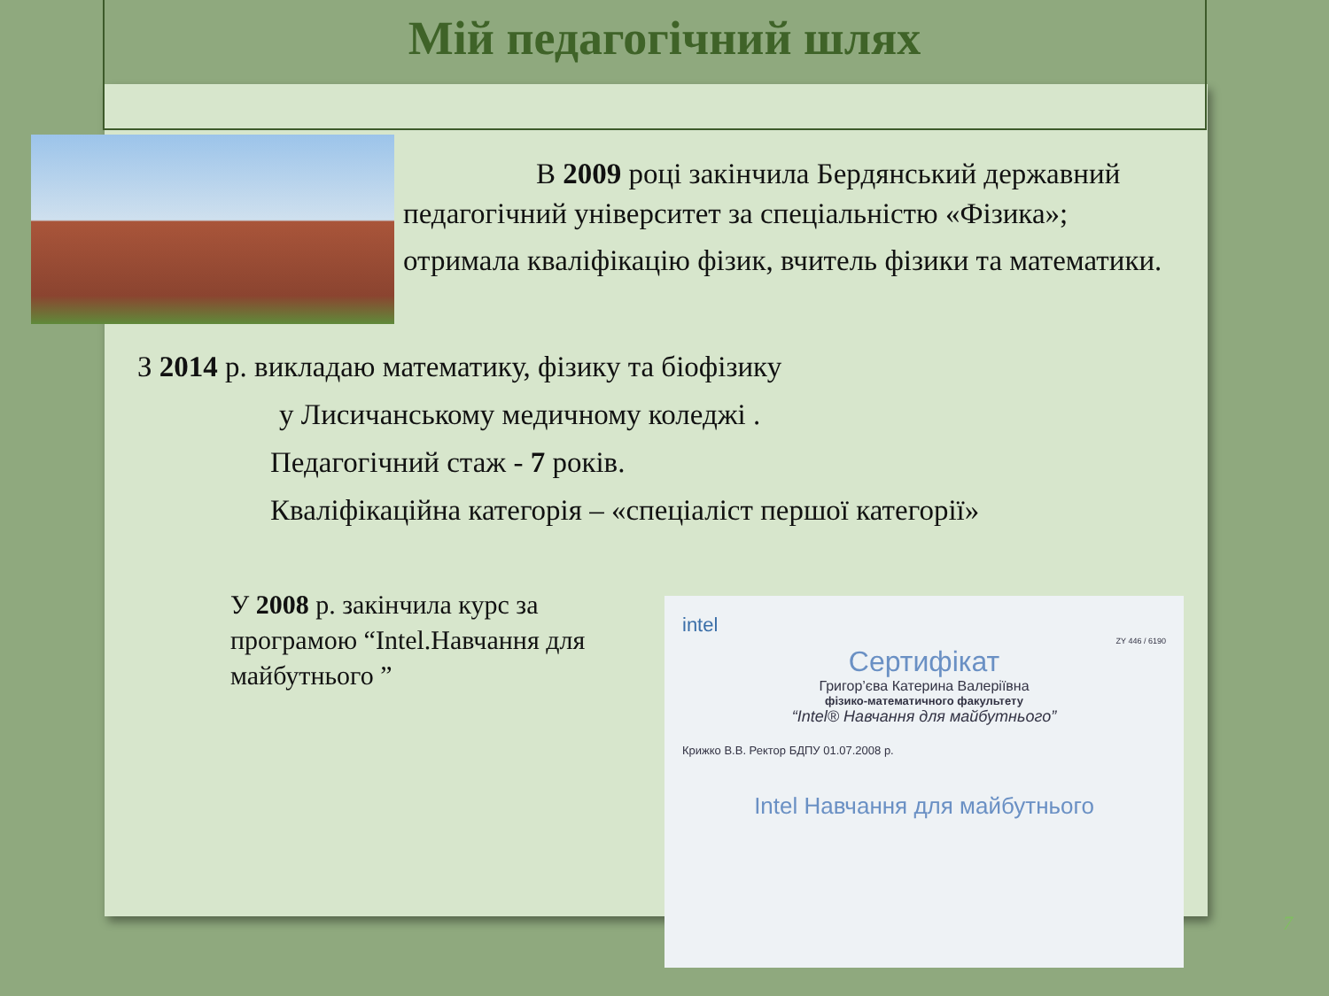Мій педагогічний шлях
В 2009 році закінчила Бердянський державний педагогічний університет за спеціальністю «Фізика»;
отримала кваліфікацію фізик, вчитель фізики та математики.
З 2014 р. викладаю математику, фізику та біофізику
у Лисичанському медичному коледжі .
Педагогічний стаж - 7 років.
Кваліфікаційна категорія – «спеціаліст першої категорії»
У 2008 р. закінчила курс за програмою “Intel.Навчання для майбутнього ”
intel
ZY 446 / 6190
Сертифікат
Григор’єва Катерина Валеріївна
фізико-математичного факультету
“Intel® Навчання для майбутнього”
Крижко В.В. Ректор БДПУ 01.07.2008 р.
Intel Навчання для майбутнього
7